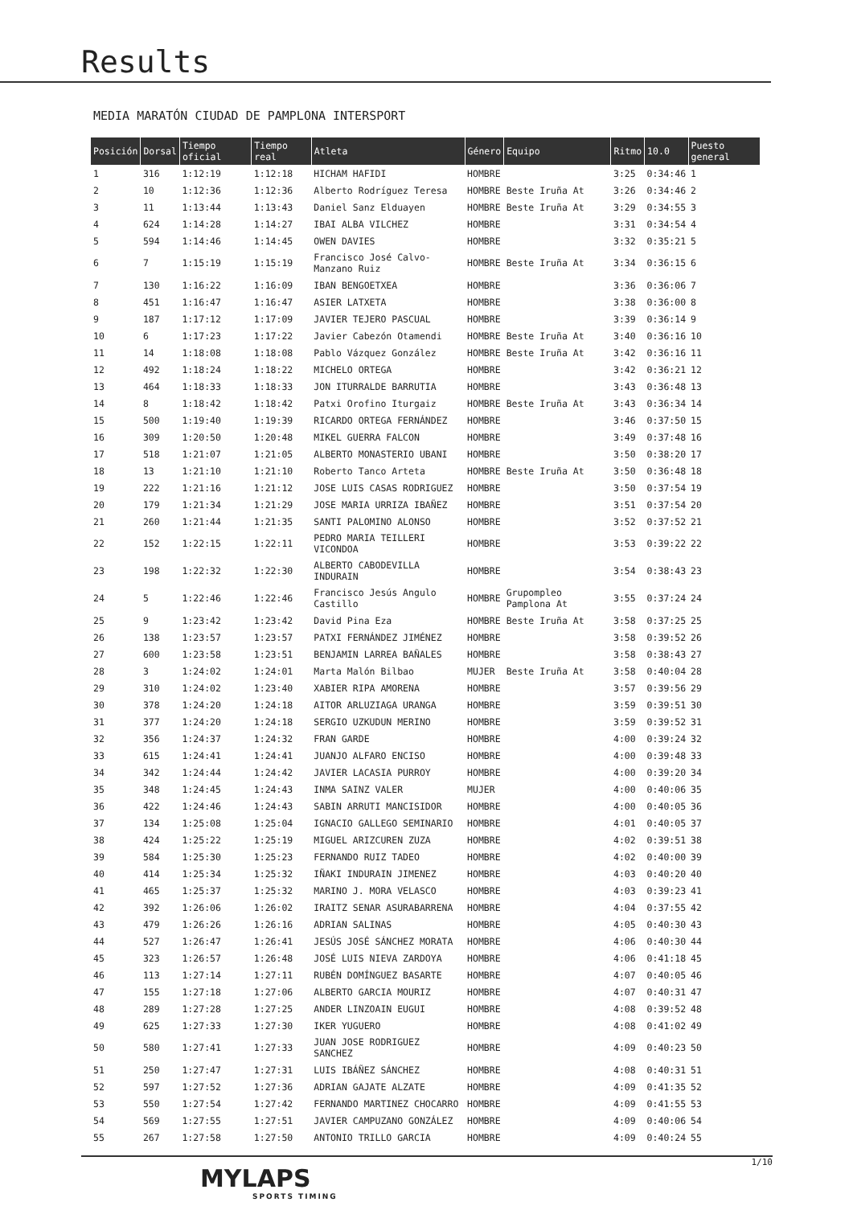Results
MEDIA MARATÓN CIUDAD DE PAMPLONA INTERSPORT
| Posición | Dorsal | Tiempo oficial | Tiempo real | Atleta | Género | Equipo | Ritmo | 10.0 | Puesto general |
| --- | --- | --- | --- | --- | --- | --- | --- | --- | --- |
| 1 | 316 | 1:12:19 | 1:12:18 | HICHAM HAFIDI | HOMBRE | | 3:25 | 0:34:46 | 1 |
| 2 | 10 | 1:12:36 | 1:12:36 | Alberto Rodríguez Teresa | HOMBRE | Beste Iruña At | 3:26 | 0:34:46 | 2 |
| 3 | 11 | 1:13:44 | 1:13:43 | Daniel Sanz Elduayen | HOMBRE | Beste Iruña At | 3:29 | 0:34:55 | 3 |
| 4 | 624 | 1:14:28 | 1:14:27 | IBAI ALBA VILCHEZ | HOMBRE | | 3:31 | 0:34:54 | 4 |
| 5 | 594 | 1:14:46 | 1:14:45 | OWEN DAVIES | HOMBRE | | 3:32 | 0:35:21 | 5 |
| 6 | 7 | 1:15:19 | 1:15:19 | Francisco José Calvo-Manzano Ruiz | HOMBRE | Beste Iruña At | 3:34 | 0:36:15 | 6 |
| 7 | 130 | 1:16:22 | 1:16:09 | IBAN BENGOETXEA | HOMBRE | | 3:36 | 0:36:06 | 7 |
| 8 | 451 | 1:16:47 | 1:16:47 | ASIER LATXETA | HOMBRE | | 3:38 | 0:36:00 | 8 |
| 9 | 187 | 1:17:12 | 1:17:09 | JAVIER TEJERO PASCUAL | HOMBRE | | 3:39 | 0:36:14 | 9 |
| 10 | 6 | 1:17:23 | 1:17:22 | Javier Cabezón Otamendi | HOMBRE | Beste Iruña At | 3:40 | 0:36:16 | 10 |
| 11 | 14 | 1:18:08 | 1:18:08 | Pablo Vázquez González | HOMBRE | Beste Iruña At | 3:42 | 0:36:16 | 11 |
| 12 | 492 | 1:18:24 | 1:18:22 | MICHELO ORTEGA | HOMBRE | | 3:42 | 0:36:21 | 12 |
| 13 | 464 | 1:18:33 | 1:18:33 | JON ITURRALDE BARRUTIA | HOMBRE | | 3:43 | 0:36:48 | 13 |
| 14 | 8 | 1:18:42 | 1:18:42 | Patxi Orofino Iturgaiz | HOMBRE | Beste Iruña At | 3:43 | 0:36:34 | 14 |
| 15 | 500 | 1:19:40 | 1:19:39 | RICARDO ORTEGA FERNÁNDEZ | HOMBRE | | 3:46 | 0:37:50 | 15 |
| 16 | 309 | 1:20:50 | 1:20:48 | MIKEL GUERRA FALCON | HOMBRE | | 3:49 | 0:37:48 | 16 |
| 17 | 518 | 1:21:07 | 1:21:05 | ALBERTO MONASTERIO UBANI | HOMBRE | | 3:50 | 0:38:20 | 17 |
| 18 | 13 | 1:21:10 | 1:21:10 | Roberto Tanco Arteta | HOMBRE | Beste Iruña At | 3:50 | 0:36:48 | 18 |
| 19 | 222 | 1:21:16 | 1:21:12 | JOSE LUIS CASAS RODRIGUEZ | HOMBRE | | 3:50 | 0:37:54 | 19 |
| 20 | 179 | 1:21:34 | 1:21:29 | JOSE MARIA URRIZA IBAÑEZ | HOMBRE | | 3:51 | 0:37:54 | 20 |
| 21 | 260 | 1:21:44 | 1:21:35 | SANTI PALOMINO ALONSO | HOMBRE | | 3:52 | 0:37:52 | 21 |
| 22 | 152 | 1:22:15 | 1:22:11 | PEDRO MARIA TEILLERI VICONDOA | HOMBRE | | 3:53 | 0:39:22 | 22 |
| 23 | 198 | 1:22:32 | 1:22:30 | ALBERTO CABODEVILLA INDURAIN | HOMBRE | | 3:54 | 0:38:43 | 23 |
| 24 | 5 | 1:22:46 | 1:22:46 | Francisco Jesús Angulo Castillo | HOMBRE | Grupompleo Pamplona At | 3:55 | 0:37:24 | 24 |
| 25 | 9 | 1:23:42 | 1:23:42 | David Pina Eza | HOMBRE | Beste Iruña At | 3:58 | 0:37:25 | 25 |
| 26 | 138 | 1:23:57 | 1:23:57 | PATXI FERNÁNDEZ JIMÉNEZ | HOMBRE | | 3:58 | 0:39:52 | 26 |
| 27 | 600 | 1:23:58 | 1:23:51 | BENJAMIN LARREA BAÑALES | HOMBRE | | 3:58 | 0:38:43 | 27 |
| 28 | 3 | 1:24:02 | 1:24:01 | Marta Malón Bilbao | MUJER | Beste Iruña At | 3:58 | 0:40:04 | 28 |
| 29 | 310 | 1:24:02 | 1:23:40 | XABIER RIPA AMORENA | HOMBRE | | 3:57 | 0:39:56 | 29 |
| 30 | 378 | 1:24:20 | 1:24:18 | AITOR ARLUZIAGA URANGA | HOMBRE | | 3:59 | 0:39:51 | 30 |
| 31 | 377 | 1:24:20 | 1:24:18 | SERGIO UZKUDUN MERINO | HOMBRE | | 3:59 | 0:39:52 | 31 |
| 32 | 356 | 1:24:37 | 1:24:32 | FRAN GARDE | HOMBRE | | 4:00 | 0:39:24 | 32 |
| 33 | 615 | 1:24:41 | 1:24:41 | JUANJO ALFARO ENCISO | HOMBRE | | 4:00 | 0:39:48 | 33 |
| 34 | 342 | 1:24:44 | 1:24:42 | JAVIER LACASIA PURROY | HOMBRE | | 4:00 | 0:39:20 | 34 |
| 35 | 348 | 1:24:45 | 1:24:43 | INMA SAINZ VALER | MUJER | | 4:00 | 0:40:06 | 35 |
| 36 | 422 | 1:24:46 | 1:24:43 | SABIN ARRUTI MANCISIDOR | HOMBRE | | 4:00 | 0:40:05 | 36 |
| 37 | 134 | 1:25:08 | 1:25:04 | IGNACIO GALLEGO SEMINARIO | HOMBRE | | 4:01 | 0:40:05 | 37 |
| 38 | 424 | 1:25:22 | 1:25:19 | MIGUEL ARIZCUREN ZUZA | HOMBRE | | 4:02 | 0:39:51 | 38 |
| 39 | 584 | 1:25:30 | 1:25:23 | FERNANDO RUIZ TADEO | HOMBRE | | 4:02 | 0:40:00 | 39 |
| 40 | 414 | 1:25:34 | 1:25:32 | IÑAKI INDURAIN JIMENEZ | HOMBRE | | 4:03 | 0:40:20 | 40 |
| 41 | 465 | 1:25:37 | 1:25:32 | MARINO J. MORA VELASCO | HOMBRE | | 4:03 | 0:39:23 | 41 |
| 42 | 392 | 1:26:06 | 1:26:02 | IRAITZ SENAR ASURABARRENA | HOMBRE | | 4:04 | 0:37:55 | 42 |
| 43 | 479 | 1:26:26 | 1:26:16 | ADRIAN SALINAS | HOMBRE | | 4:05 | 0:40:30 | 43 |
| 44 | 527 | 1:26:47 | 1:26:41 | JESÚS JOSÉ SÁNCHEZ MORATA | HOMBRE | | 4:06 | 0:40:30 | 44 |
| 45 | 323 | 1:26:57 | 1:26:48 | JOSÉ LUIS NIEVA ZARDOYA | HOMBRE | | 4:06 | 0:41:18 | 45 |
| 46 | 113 | 1:27:14 | 1:27:11 | RUBÉN DOMÍNGUEZ BASARTE | HOMBRE | | 4:07 | 0:40:05 | 46 |
| 47 | 155 | 1:27:18 | 1:27:06 | ALBERTO GARCIA MOURIZ | HOMBRE | | 4:07 | 0:40:31 | 47 |
| 48 | 289 | 1:27:28 | 1:27:25 | ANDER LINZOAIN EUGUI | HOMBRE | | 4:08 | 0:39:52 | 48 |
| 49 | 625 | 1:27:33 | 1:27:30 | IKER YUGUERO | HOMBRE | | 4:08 | 0:41:02 | 49 |
| 50 | 580 | 1:27:41 | 1:27:33 | JUAN JOSE RODRIGUEZ SANCHEZ | HOMBRE | | 4:09 | 0:40:23 | 50 |
| 51 | 250 | 1:27:47 | 1:27:31 | LUIS IBÁÑEZ SÁNCHEZ | HOMBRE | | 4:08 | 0:40:31 | 51 |
| 52 | 597 | 1:27:52 | 1:27:36 | ADRIAN GAJATE ALZATE | HOMBRE | | 4:09 | 0:41:35 | 52 |
| 53 | 550 | 1:27:54 | 1:27:42 | FERNANDO MARTINEZ CHOCARRO | HOMBRE | | 4:09 | 0:41:55 | 53 |
| 54 | 569 | 1:27:55 | 1:27:51 | JAVIER CAMPUZANO GONZÁLEZ | HOMBRE | | 4:09 | 0:40:06 | 54 |
| 55 | 267 | 1:27:58 | 1:27:50 | ANTONIO TRILLO GARCIA | HOMBRE | | 4:09 | 0:40:24 | 55 |
1/10
MYLAPS
SPORTS TIMING